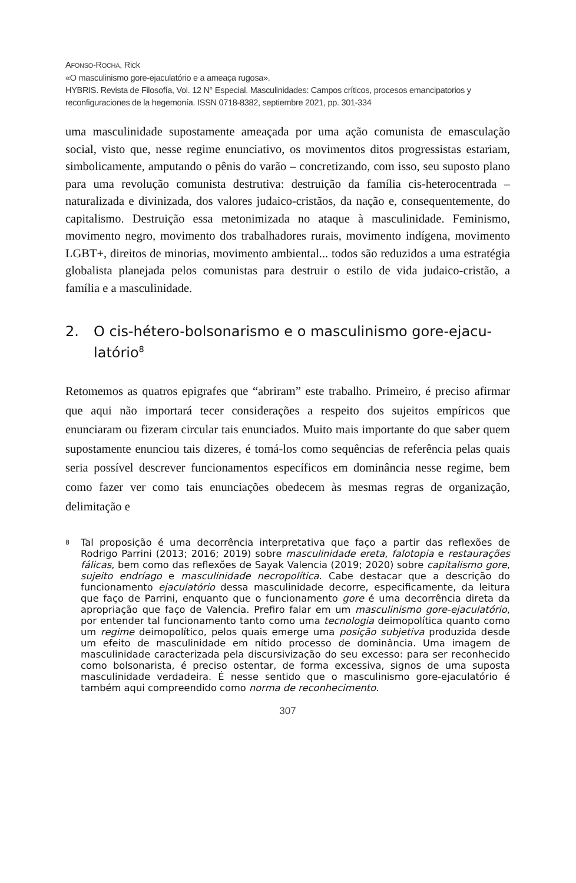AFONSO-ROCHA, Rick
«O masculinismo gore-ejaculatório e a ameaça rugosa».
HYBRIS. Revista de Filosofía, Vol. 12 N° Especial. Masculinidades: Campos críticos, procesos emancipatorios y reconfiguraciones de la hegemonía. ISSN 0718-8382, septiembre 2021, pp. 301-334
uma masculinidade supostamente ameaçada por uma ação comunista de emasculação social, visto que, nesse regime enunciativo, os movimentos ditos progressistas estariam, simbolicamente, amputando o pênis do varão – concretizando, com isso, seu suposto plano para uma revolução comunista destrutiva: destruição da família cis-heterocentrada – naturalizada e divinizada, dos valores judaico-cristãos, da nação e, consequentemente, do capitalismo. Destruição essa metonimizada no ataque à masculinidade. Feminismo, movimento negro, movimento dos trabalhadores rurais, movimento indígena, movimento LGBT+, direitos de minorias, movimento ambiental... todos são reduzidos a uma estratégia globalista planejada pelos comunistas para destruir o estilo de vida judaico-cristão, a família e a masculinidade.
2. O cis-hétero-bolsonarismo e o masculinismo gore-ejacu-latório<sup>8</sup>
Retomemos as quatros epigrafes que “abriram” este trabalho. Primeiro, é preciso afirmar que aqui não importará tecer considerações a respeito dos sujeitos empíricos que enunciaram ou fizeram circular tais enunciados. Muito mais importante do que saber quem supostamente enunciou tais dizeres, é tomá-los como sequências de referência pelas quais seria possível descrever funcionamentos específicos em dominância nesse regime, bem como fazer ver como tais enunciações obedecem às mesmas regras de organização, delimitação e
<sup>8</sup>
Tal proposição é uma decorrência interpretativa que faço a partir das reflexões de Rodrigo Parrini (2013; 2016; 2019) sobre masculinidade ereta, falotopia e restaurações fálicas, bem como das reflexões de Sayak Valencia (2019; 2020) sobre capitalismo gore, sujeito endríago e masculinidade necropolítica. Cabe destacar que a descrição do funcionamento ejaculatório dessa masculinidade decorre, especificamente, da leitura que faço de Parrini, enquanto que o funcionamento gore é uma decorrência direta da apropriação que faço de Valencia. Prefiro falar em um masculinismo gore-ejaculatório, por entender tal funcionamento tanto como uma tecnologia deimopolítica quanto como um regime deimopolítico, pelos quais emerge uma posição subjetiva produzida desde um efeito de masculinidade em nítido processo de dominância. Uma imagem de masculinidade caracterizada pela discursivização do seu excesso: para ser reconhecido como bolsonarista, é preciso ostentar, de forma excessiva, signos de uma suposta masculinidade verdadeira. É nesse sentido que o masculinismo gore-ejaculatório é também aqui compreendido como norma de reconhecimento.
307